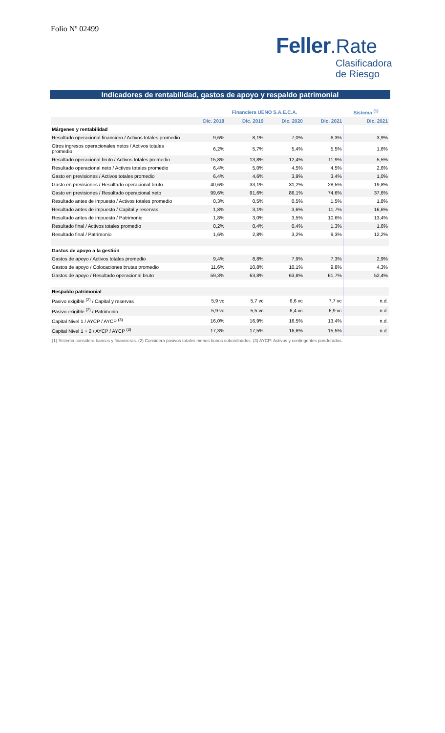Folio Nº 02499
Feller.Rate
Clasificadora
de Riesgo
Indicadores de rentabilidad, gastos de apoyo y respaldo patrimonial
| | Financiera UENO S.A.E.C.A. | | | | Sistema <sup>(1)</sup> |
| --- | --- | --- | --- | --- | --- |
| | Dic. 2018 | Dic. 2019 | Dic. 2020 | Dic. 2021 | Dic. 2021 |
| Márgenes y rentabilidad | | | | | |
| Resultado operacional financiero / Activos totales promedio | 9,6% | 8,1% | 7,0% | 6,3% | 3,9% |
| Otros ingresos operacionales netos / Activos totales promedio | 6,2% | 5,7% | 5,4% | 5,5% | 1,6% |
| Resultado operacional bruto / Activos totales promedio | 15,8% | 13,8% | 12,4% | 11,9% | 5,5% |
| Resultado operacional neto / Activos totales promedio | 6,4% | 5,0% | 4,5% | 4,5% | 2,6% |
| Gasto en previsiones / Activos totales promedio | 6,4% | 4,6% | 3,9% | 3,4% | 1,0% |
| Gasto en previsiones / Resultado operacional bruto | 40,6% | 33,1% | 31,2% | 28,5% | 19,8% |
| Gasto en previsiones / Resultado operacional neto | 99,6% | 91,6% | 86,1% | 74,6% | 37,6% |
| Resultado antes de impuesto / Activos totales promedio | 0,3% | 0,5% | 0,5% | 1,5% | 1,8% |
| Resultado antes de impuesto / Capital y reservas | 1,8% | 3,1% | 3,6% | 11,7% | 16,6% |
| Resultado antes de impuesto / Patrimonio | 1,8% | 3,0% | 3,5% | 10,6% | 13,4% |
| Resultado final / Activos totales promedio | 0,2% | 0,4% | 0,4% | 1,3% | 1,6% |
| Resultado final / Patrimonio | 1,6% | 2,8% | 3,2% | 9,3% | 12,2% |
| Gastos de apoyo a la gestión | | | | | |
| Gastos de apoyo / Activos totales promedio | 9,4% | 8,8% | 7,9% | 7,3% | 2,9% |
| Gastos de apoyo / Colocaciones brutas promedio | 11,6% | 10,8% | 10,1% | 9,8% | 4,3% |
| Gastos de apoyo / Resultado operacional bruto | 59,3% | 63,8% | 63,8% | 61,7% | 52,4% |
| Respaldo patrimonial | | | | | |
| Pasivo exigible <sup>(2)</sup> / Capital y reservas | 5,9 vc | 5,7 vc | 6,6 vc | 7,7 vc | n.d. |
| Pasivo exigible <sup>(2)</sup> / Patrimonio | 5,9 vc | 5,5 vc | 6,4 vc | 6,9 vc | n.d. |
| Capital Nivel 1 / AYCP / AYCP <sup>(3)</sup> | 16,0% | 16,9% | 16,5% | 13,4% | n.d. |
| Capital Nivel 1 + 2 / AYCP / AYCP <sup>(3)</sup> | 17,3% | 17,5% | 16,6% | 15,5% | n.d. |
(1) Sistema considera bancos y financieras. (2) Considera pasivos totales menos bonos subordinados. (3) AYCP: Activos y contingentes ponderados.